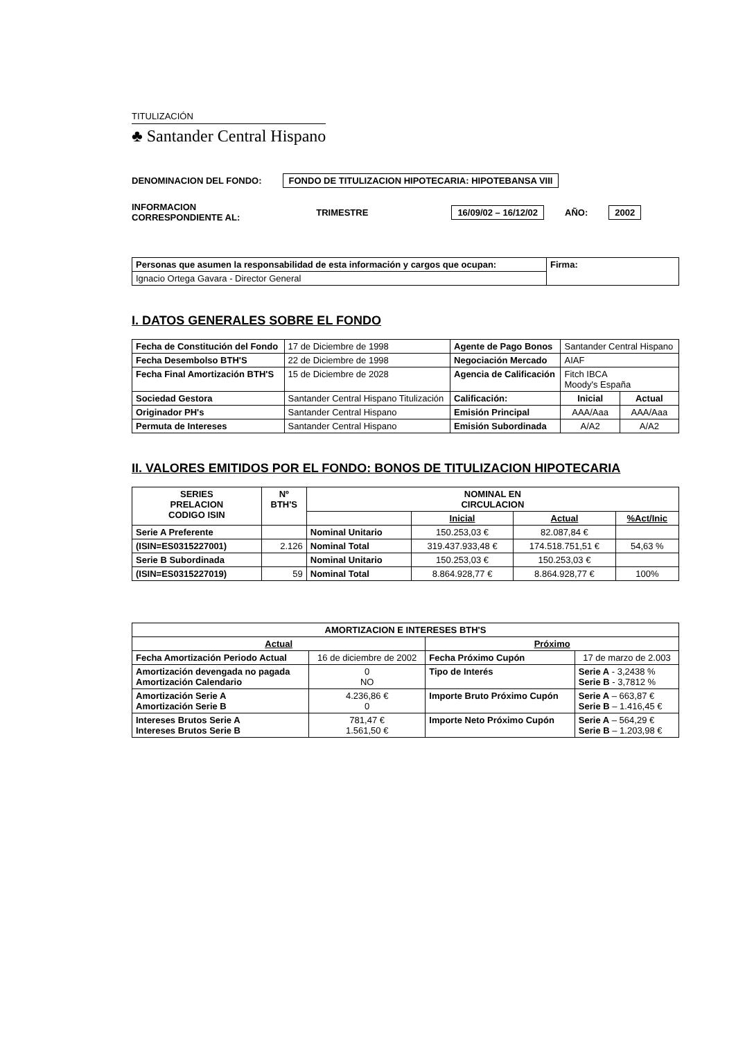TITULIZACIÓN
♣ Santander Central Hispano
DENOMINACION DEL FONDO: FONDO DE TITULIZACION HIPOTECARIA: HIPOTEBANSA VIII
INFORMACION
CORRESPONDIENTE AL: TRIMESTRE 16/09/02 – 16/12/02 AÑO: 2002
| Personas que asumen la responsabilidad de esta información y cargos que ocupan: | Firma: |
| Ignacio Ortega Gavara - Director General | |
I. DATOS GENERALES SOBRE EL FONDO
| Fecha de Constitución del Fondo | 17 de Diciembre de 1998 | Agente de Pago Bonos | Santander Central Hispano | |
| Fecha Desembolso BTH'S | 22 de Diciembre de 1998 | Negociación Mercado | AIAF | |
| Fecha Final Amortización BTH'S | 15 de Diciembre de 2028 | Agencia de Calificación | Fitch IBCA Moody's España | |
| Sociedad Gestora | Santander Central Hispano Titulización | Calificación: | Inicial | Actual |
| Originador PH's | Santander Central Hispano | Emisión Principal | AAA/Aaa | AAA/Aaa |
| Permuta de Intereses | Santander Central Hispano | Emisión Subordinada | A/A2 | A/A2 |
II. VALORES EMITIDOS POR EL FONDO: BONOS DE TITULIZACION HIPOTECARIA
| SERIES PRELACION CODIGO ISIN | Nº BTH'S | NOMINAL EN CIRCULACION | | | |
| --- | --- | --- | --- | --- | --- |
| | | | Inicial | Actual | %Act/Inic |
| Serie A Preferente | | Nominal Unitario | 150.253,03 € | 82.087,84 € | |
| (ISIN=ES0315227001) | 2.126 | Nominal Total | 319.437.933,48 € | 174.518.751,51 € | 54,63 % |
| Serie B Subordinada | | Nominal Unitario | 150.253,03 € | 150.253,03 € | |
| (ISIN=ES0315227019) | 59 | Nominal Total | 8.864.928,77 € | 8.864.928,77 € | 100% |
| AMORTIZACION E INTERESES BTH'S | | | |
| --- | --- | --- | --- |
| Actual | | Próximo | |
| Fecha Amortización Periodo Actual | 16 de diciembre de 2002 | Fecha Próximo Cupón | 17 de marzo de 2.003 |
| Amortización devengada no pagada Amortización Calendario | 0 NO | Tipo de Interés | Serie A - 3,2438 % Serie B - 3,7812 % |
| Amortización Serie A Amortización Serie B | 4.236,86 € 0 | Importe Bruto Próximo Cupón | Serie A – 663,87 € Serie B – 1.416,45 € |
| Intereses Brutos Serie A Intereses Brutos Serie B | 781,47 € 1.561,50 € | Importe Neto Próximo Cupón | Serie A – 564,29 € Serie B – 1.203,98 € |